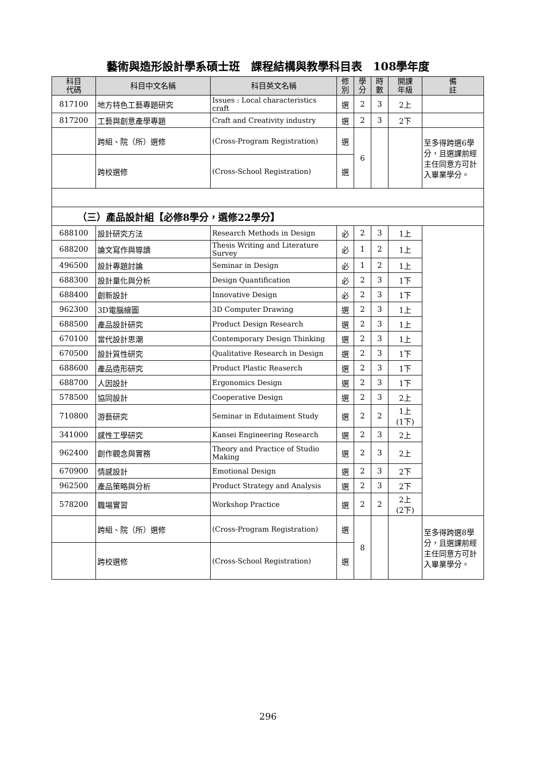藝術與造形設計學系碩士班　課程結構與教學科目表　108學年度
| 科目 代碼 | 科目中文名稱 | 科目英文名稱 | 修 別 | 學 分 | 時 數 | 開課 年級 | 備 註 |
| --- | --- | --- | --- | --- | --- | --- | --- |
| 817100 | 地方特色工藝專題研究 | Issues : Local characteristics craft | 選 | 2 | 3 | 2上 | |
| 817200 | 工藝與創意產學專題 | Craft and Creativity industry | 選 | 2 | 3 | 2下 | |
| | 跨組、院（所）選修 | (Cross-Program Registration) | 選 | 6 | | | 至多得跨選6學分，且選課前經主任同意方可計入畢業學分。 |
| | 跨校選修 | (Cross-School Registration) | 選 | | | | |
| （三）產品設計組【必修8學分，選修22學分】 | | | | | | | |
| 688100 | 設計研究方法 | Research Methods in Design | 必 | 2 | 3 | 1上 | |
| 688200 | 論文寫作與導讀 | Thesis Writing and Literature Survey | 必 | 1 | 2 | 1上 | |
| 496500 | 設計專題討論 | Seminar in Design | 必 | 1 | 2 | 1上 | |
| 688300 | 設計量化與分析 | Design Quantification | 必 | 2 | 3 | 1下 | |
| 688400 | 創新設計 | Innovative Design | 必 | 2 | 3 | 1下 | |
| 962300 | 3D電腦繪圖 | 3D Computer Drawing | 選 | 2 | 3 | 1上 | |
| 688500 | 產品設計研究 | Product Design Research | 選 | 2 | 3 | 1上 | |
| 670100 | 當代設計思潮 | Contemporary Design Thinking | 選 | 2 | 3 | 1上 | |
| 670500 | 設計質性研究 | Qualitative Research in Design | 選 | 2 | 3 | 1下 | |
| 688600 | 產品造形研究 | Product Plastic Reaserch | 選 | 2 | 3 | 1下 | |
| 688700 | 人因設計 | Ergonomics Design | 選 | 2 | 3 | 1下 | |
| 578500 | 協同設計 | Cooperative Design | 選 | 2 | 3 | 2上 | |
| 710800 | 游藝研究 | Seminar in Edutaiment Study | 選 | 2 | 2 | 1上 (1下) | |
| 341000 | 感性工學研究 | Kansei Engineering Research | 選 | 2 | 3 | 2上 | |
| 962400 | 創作觀念與實務 | Theory and Practice of Studio Making | 選 | 2 | 3 | 2上 | |
| 670900 | 情感設計 | Emotional Design | 選 | 2 | 3 | 2下 | |
| 962500 | 產品策略與分析 | Product Strategy and Analysis | 選 | 2 | 3 | 2下 | |
| 578200 | 職場實習 | Workshop Practice | 選 | 2 | 2 | 2上 (2下) | |
| | 跨組、院（所）選修 | (Cross-Program Registration) | 選 | 8 | | | 至多得跨選8學分，且選課前經主任同意方可計入畢業學分。 |
| | 跨校選修 | (Cross-School Registration) | 選 | | | | |
296